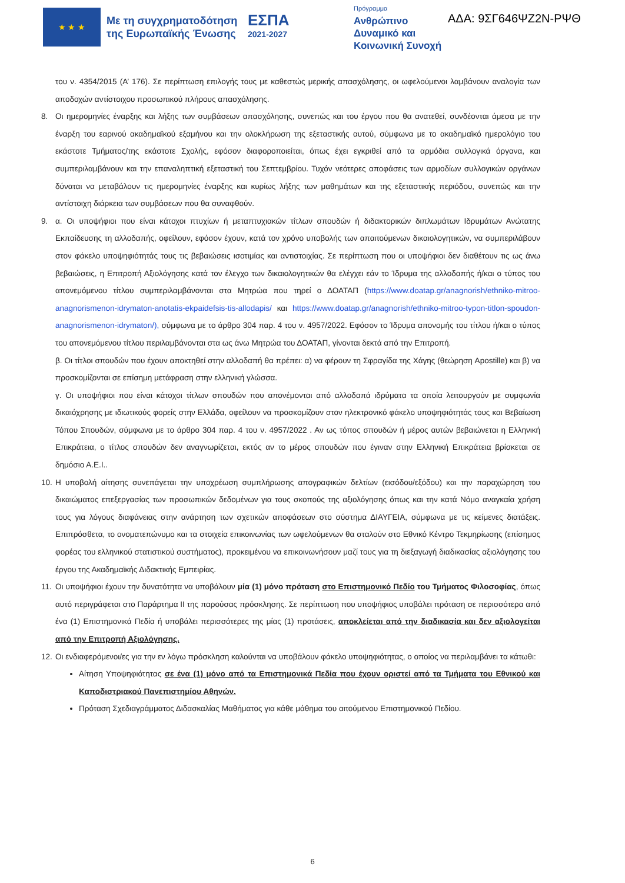★ ★ ★
Με τη συγχρηματοδότηση της Ευρωπαϊκής Ένωσης
ΕΣΠΑ
2021-2027
Πρόγραμμα
Ανθρώπινο Δυναμικό και Κοινωνική Συνοχή
ΑΔΑ: 9ΣΓ646ΨΖ2Ν-ΡΨΘ
του ν. 4354/2015 (Α’ 176). Σε περίπτωση επιλογής τους με καθεστώς μερικής απασχόλησης, οι ωφελούμενοι λαμβάνουν αναλογία των αποδοχών αντίστοιχου προσωπικού πλήρους απασχόλησης.
8. Οι ημερομηνίες έναρξης και λήξης των συμβάσεων απασχόλησης, συνεπώς και του έργου που θα ανατεθεί, συνδέονται άμεσα με την έναρξη του εαρινού ακαδημαϊκού εξαμήνου και την ολοκλήρωση της εξεταστικής αυτού, σύμφωνα με το ακαδημαϊκό ημερολόγιο του εκάστοτε Τμήματος/της εκάστοτε Σχολής, εφόσον διαφοροποιείται, όπως έχει εγκριθεί από τα αρμόδια συλλογικά όργανα, και συμπεριλαμβάνουν και την επαναληπτική εξεταστική του Σεπτεμβρίου. Τυχόν νεότερες αποφάσεις των αρμοδίων συλλογικών οργάνων δύναται να μεταβάλουν τις ημερομηνίες έναρξης και κυρίως λήξης των μαθημάτων και της εξεταστικής περιόδου, συνεπώς και την αντίστοιχη διάρκεια των συμβάσεων που θα συναφθούν.
9. α. Οι υποψήφιοι που είναι κάτοχοι πτυχίων ή μεταπτυχιακών τίτλων σπουδών ή διδακτορικών διπλωμάτων Ιδρυμάτων Ανώτατης Εκπαίδευσης τη αλλοδαπής, οφείλουν, εφόσον έχουν, κατά τον χρόνο υποβολής των απαιτούμενων δικαιολογητικών, να συμπεριλάβουν στον φάκελο υποψηφιότητάς τους τις βεβαιώσεις ισοτιμίας και αντιστοιχίας. Σε περίπτωση που οι υποψήφιοι δεν διαθέτουν τις ως άνω βεβαιώσεις, η Επιτροπή Αξιολόγησης κατά τον έλεγχο των δικαιολογητικών θα ελέγχει εάν το Ίδρυμα της αλλοδαπής ή/και ο τύπος του απονεμόμενου τίτλου συμπεριλαμβάνονται στα Μητρώα που τηρεί ο ΔΟΑΤΑΠ (https://www.doatap.gr/anagnorish/ethniko-mitroo-anagnorismenon-idrymaton-anotatis-ekpaidefsis-tis-allodapis/ και https://www.doatap.gr/anagnorish/ethniko-mitroo-typon-titlon-spoudon-anagnorismenon-idrymaton/), σύμφωνα με το άρθρο 304 παρ. 4 του ν. 4957/2022. Εφόσον το Ίδρυμα απονομής του τίτλου ή/και ο τύπος του απονεμόμενου τίτλου περιλαμβάνονται στα ως άνω Μητρώα του ΔΟΑΤΑΠ, γίνονται δεκτά από την Επιτροπή.
β. Οι τίτλοι σπουδών που έχουν αποκτηθεί στην αλλοδαπή θα πρέπει: α) να φέρουν τη Σφραγίδα της Χάγης (θεώρηση Apostille) και β) να προσκομίζονται σε επίσημη μετάφραση στην ελληνική γλώσσα.
γ. Οι υποψήφιοι που είναι κάτοχοι τίτλων σπουδών που απονέμονται από αλλοδαπά ιδρύματα τα οποία λειτουργούν με συμφωνία δικαιόχρησης με ιδιωτικούς φορείς στην Ελλάδα, οφείλουν να προσκομίζουν στον ηλεκτρονικό φάκελο υποψηφιότητάς τους και Βεβαίωση Τόπου Σπουδών, σύμφωνα με το άρθρο 304 παρ. 4 του ν. 4957/2022 . Αν ως τόπος σπουδών ή μέρος αυτών βεβαιώνεται η Ελληνική Επικράτεια, ο τίτλος σπουδών δεν αναγνωρίζεται, εκτός αν το μέρος σπουδών που έγιναν στην Ελληνική Επικράτεια βρίσκεται σε δημόσιο Α.Ε.Ι..
10.
Η υποβολή αίτησης συνεπάγεται την υποχρέωση συμπλήρωσης απογραφικών δελτίων (εισόδου/εξόδου) και την παραχώρηση του δικαιώματος επεξεργασίας των προσωπικών δεδομένων για τους σκοπούς της αξιολόγησης όπως και την κατά Νόμο αναγκαία χρήση τους για λόγους διαφάνειας στην ανάρτηση των σχετικών αποφάσεων στο σύστημα ΔΙΑΥΓΕΙΑ, σύμφωνα με τις κείμενες διατάξεις. Επιπρόσθετα, το ονοματεπώνυμο και τα στοιχεία επικοινωνίας των ωφελούμενων θα σταλούν στο Εθνικό Κέντρο Τεκμηρίωσης (επίσημος φορέας του ελληνικού στατιστικού συστήματος), προκειμένου να επικοινωνήσουν μαζί τους για τη διεξαγωγή διαδικασίας αξιολόγησης του έργου της Ακαδημαϊκής Διδακτικής Εμπειρίας.
11.
Οι υποψήφιοι έχουν την δυνατότητα να υποβάλουν μία (1) μόνο πρόταση στο Επιστημονικό Πεδίο του Τμήματος Φιλοσοφίας, όπως αυτό περιγράφεται στο Παράρτημα ΙΙ της παρούσας πρόσκλησης. Σε περίπτωση που υποψήφιος υποβάλει πρόταση σε περισσότερα από ένα (1) Επιστημονικά Πεδία ή υποβάλει περισσότερες της μίας (1) προτάσεις, αποκλείεται από την διαδικασία και δεν αξιολογείται από την Επιτροπή Αξιολόγησης.
12.
Οι ενδιαφερόμενοι/ες για την εν λόγω πρόσκληση καλούνται να υποβάλουν φάκελο υποψηφιότητας, ο οποίος να περιλαμβάνει τα κάτωθι:
Αίτηση Υποψηφιότητας σε ένα (1) μόνο από τα Επιστημονικά Πεδία που έχουν οριστεί από τα Τμήματα του Εθνικού και Καποδιστριακού Πανεπιστημίου Αθηνών.
Πρόταση Σχεδιαγράμματος Διδασκαλίας Μαθήματος για κάθε μάθημα του αιτούμενου Επιστημονικού Πεδίου.
6